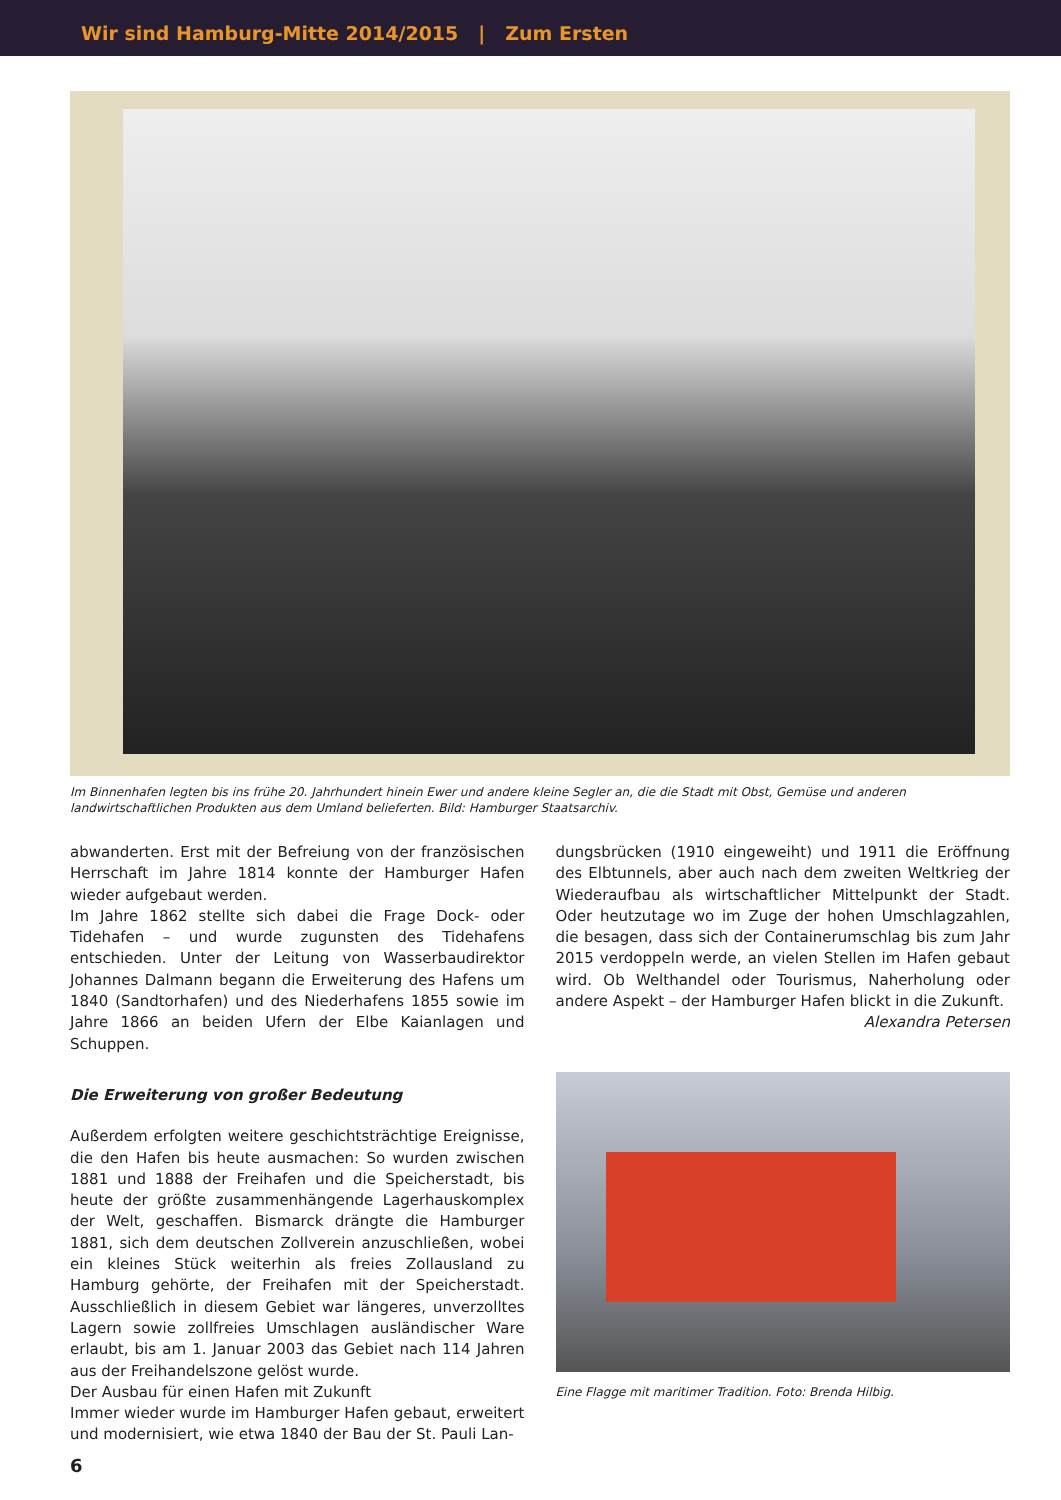Wir sind Hamburg-Mitte 2014/2015 | Zum Ersten
Im Binnenhafen legten bis ins frühe 20. Jahrhundert hinein Ewer und andere kleine Segler an, die die Stadt mit Obst, Gemüse und anderen landwirtschaftlichen Produkten aus dem Umland belieferten. Bild: Hamburger Staatsarchiv.
abwanderten. Erst mit der Befreiung von der französischen Herrschaft im Jahre 1814 konnte der Hamburger Hafen wieder aufgebaut werden.
Im Jahre 1862 stellte sich dabei die Frage Dock- oder Tidehafen – und wurde zugunsten des Tidehafens entschieden. Unter der Leitung von Wasserbaudirektor Johannes Dalmann begann die Erweiterung des Hafens um 1840 (Sandtorhafen) und des Niederhafens 1855 sowie im Jahre 1866 an beiden Ufern der Elbe Kaianlagen und Schuppen.
Die Erweiterung von großer Bedeutung
Außerdem erfolgten weitere geschichtsträchtige Ereignisse, die den Hafen bis heute ausmachen: So wurden zwischen 1881 und 1888 der Freihafen und die Speicherstadt, bis heute der größte zusammenhängende Lagerhauskomplex der Welt, geschaffen. Bismarck drängte die Hamburger 1881, sich dem deutschen Zollverein anzuschließen, wobei ein kleines Stück weiterhin als freies Zollausland zu Hamburg gehörte, der Freihafen mit der Speicherstadt. Ausschließlich in diesem Gebiet war längeres, unverzolltes Lagern sowie zollfreies Umschlagen ausländischer Ware erlaubt, bis am 1. Januar 2003 das Gebiet nach 114 Jahren aus der Freihandelszone gelöst wurde.
Der Ausbau für einen Hafen mit Zukunft
Immer wieder wurde im Hamburger Hafen gebaut, erweitert und modernisiert, wie etwa 1840 der Bau der St. Pauli Lan-
dungsbrücken (1910 eingeweiht) und 1911 die Eröffnung des Elbtunnels, aber auch nach dem zweiten Weltkrieg der Wiederaufbau als wirtschaftlicher Mittelpunkt der Stadt. Oder heutzutage wo im Zuge der hohen Umschlagzahlen, die besagen, dass sich der Containerumschlag bis zum Jahr 2015 verdoppeln werde, an vielen Stellen im Hafen gebaut wird. Ob Welthandel oder Tourismus, Naherholung oder andere Aspekt – der Hamburger Hafen blickt in die Zukunft.
Alexandra Petersen
Eine Flagge mit maritimer Tradition. Foto: Brenda Hilbig.
6